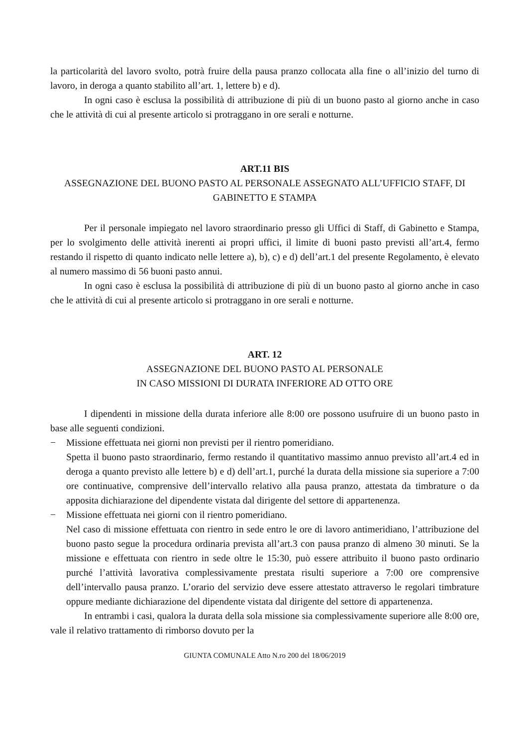la particolarità del lavoro svolto, potrà fruire della pausa pranzo collocata alla fine o all’inizio del turno di lavoro, in deroga a quanto stabilito all’art. 1, lettere b) e d).
In ogni caso è esclusa la possibilità di attribuzione di più di un buono pasto al giorno anche in caso che le attività di cui al presente articolo si protraggano in ore serali e notturne.
ART.11 BIS
ASSEGNAZIONE DEL BUONO PASTO AL PERSONALE ASSEGNATO ALL’UFFICIO STAFF, DI GABINETTO E STAMPA
Per il personale impiegato nel lavoro straordinario presso gli Uffici di Staff, di Gabinetto e Stampa, per lo svolgimento delle attività inerenti ai propri uffici, il limite di buoni pasto previsti all’art.4, fermo restando il rispetto di quanto indicato nelle lettere a), b), c) e d) dell’art.1 del presente Regolamento, è elevato al numero massimo di 56 buoni pasto annui.
In ogni caso è esclusa la possibilità di attribuzione di più di un buono pasto al giorno anche in caso che le attività di cui al presente articolo si protraggano in ore serali e notturne.
ART. 12
ASSEGNAZIONE DEL BUONO PASTO AL PERSONALE
IN CASO MISSIONI DI DURATA INFERIORE AD OTTO ORE
I dipendenti in missione della durata inferiore alle 8:00 ore possono usufruire di un buono pasto in base alle seguenti condizioni.
− Missione effettuata nei giorni non previsti per il rientro pomeridiano.
Spetta il buono pasto straordinario, fermo restando il quantitativo massimo annuo previsto all’art.4 ed in deroga a quanto previsto alle lettere b) e d) dell’art.1, purché la durata della missione sia superiore a 7:00 ore continuative, comprensive dell’intervallo relativo alla pausa pranzo, attestata da timbrature o da apposita dichiarazione del dipendente vistata dal dirigente del settore di appartenenza.
− Missione effettuata nei giorni con il rientro pomeridiano.
Nel caso di missione effettuata con rientro in sede entro le ore di lavoro antimeridiano, l’attribuzione del buono pasto segue la procedura ordinaria prevista all’art.3 con pausa pranzo di almeno 30 minuti. Se la missione e effettuata con rientro in sede oltre le 15:30, può essere attribuito il buono pasto ordinario purché l’attività lavorativa complessivamente prestata risulti superiore a 7:00 ore comprensive dell’intervallo pausa pranzo. L’orario del servizio deve essere attestato attraverso le regolari timbrature oppure mediante dichiarazione del dipendente vistata dal dirigente del settore di appartenenza.
In entrambi i casi, qualora la durata della sola missione sia complessivamente superiore alle 8:00 ore, vale il relativo trattamento di rimborso dovuto per la
GIUNTA COMUNALE Atto N.ro 200 del 18/06/2019